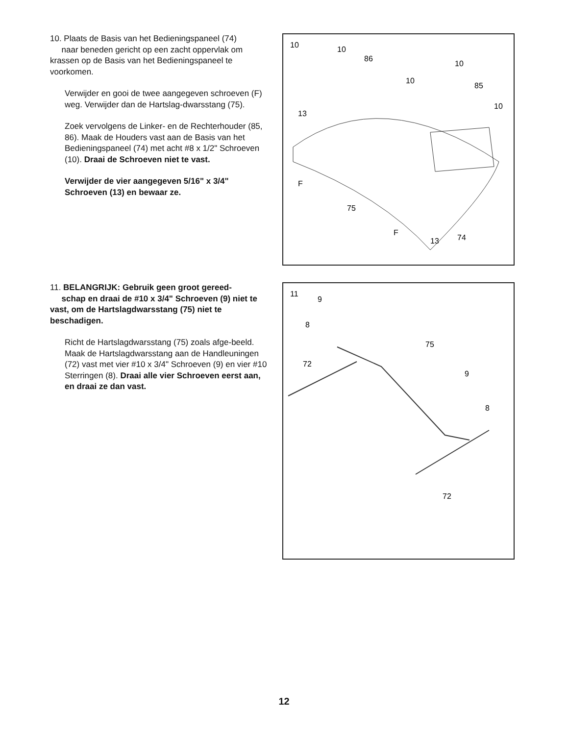10. Plaats de Basis van het Bedieningspaneel (74)
naar beneden gericht op een zacht oppervlak om krassen op de Basis van het Bedieningspaneel te voorkomen.
Verwijder en gooi de twee aangegeven schroeven (F) weg. Verwijder dan de Hartslag-dwarsstang (75).
Zoek vervolgens de Linker- en de Rechterhouder (85, 86). Maak de Houders vast aan de Basis van het Bedieningspaneel (74) met acht #8 x 1/2" Schroeven (10). Draai de Schroeven niet te vast.
Verwijder de vier aangegeven 5/16" x 3/4" Schroeven (13) en bewaar ze.
10
10
86
10
85
10
10
13
F
75
F
74
13
11. BELANGRIJK: Gebruik geen groot gereed-
schap en draai de #10 x 3/4" Schroeven (9) niet te vast, om de Hartslagdwarsstang (75) niet te beschadigen.
Richt de Hartslagdwarsstang (75) zoals afge-beeld. Maak de Hartslagdwarsstang aan de Handleuningen (72) vast met vier #10 x 3/4" Schroeven (9) en vier #10 Sterringen (8). Draai alle vier Schroeven eerst aan, en draai ze dan vast.
11
9
8
75
72
9
8
72
12